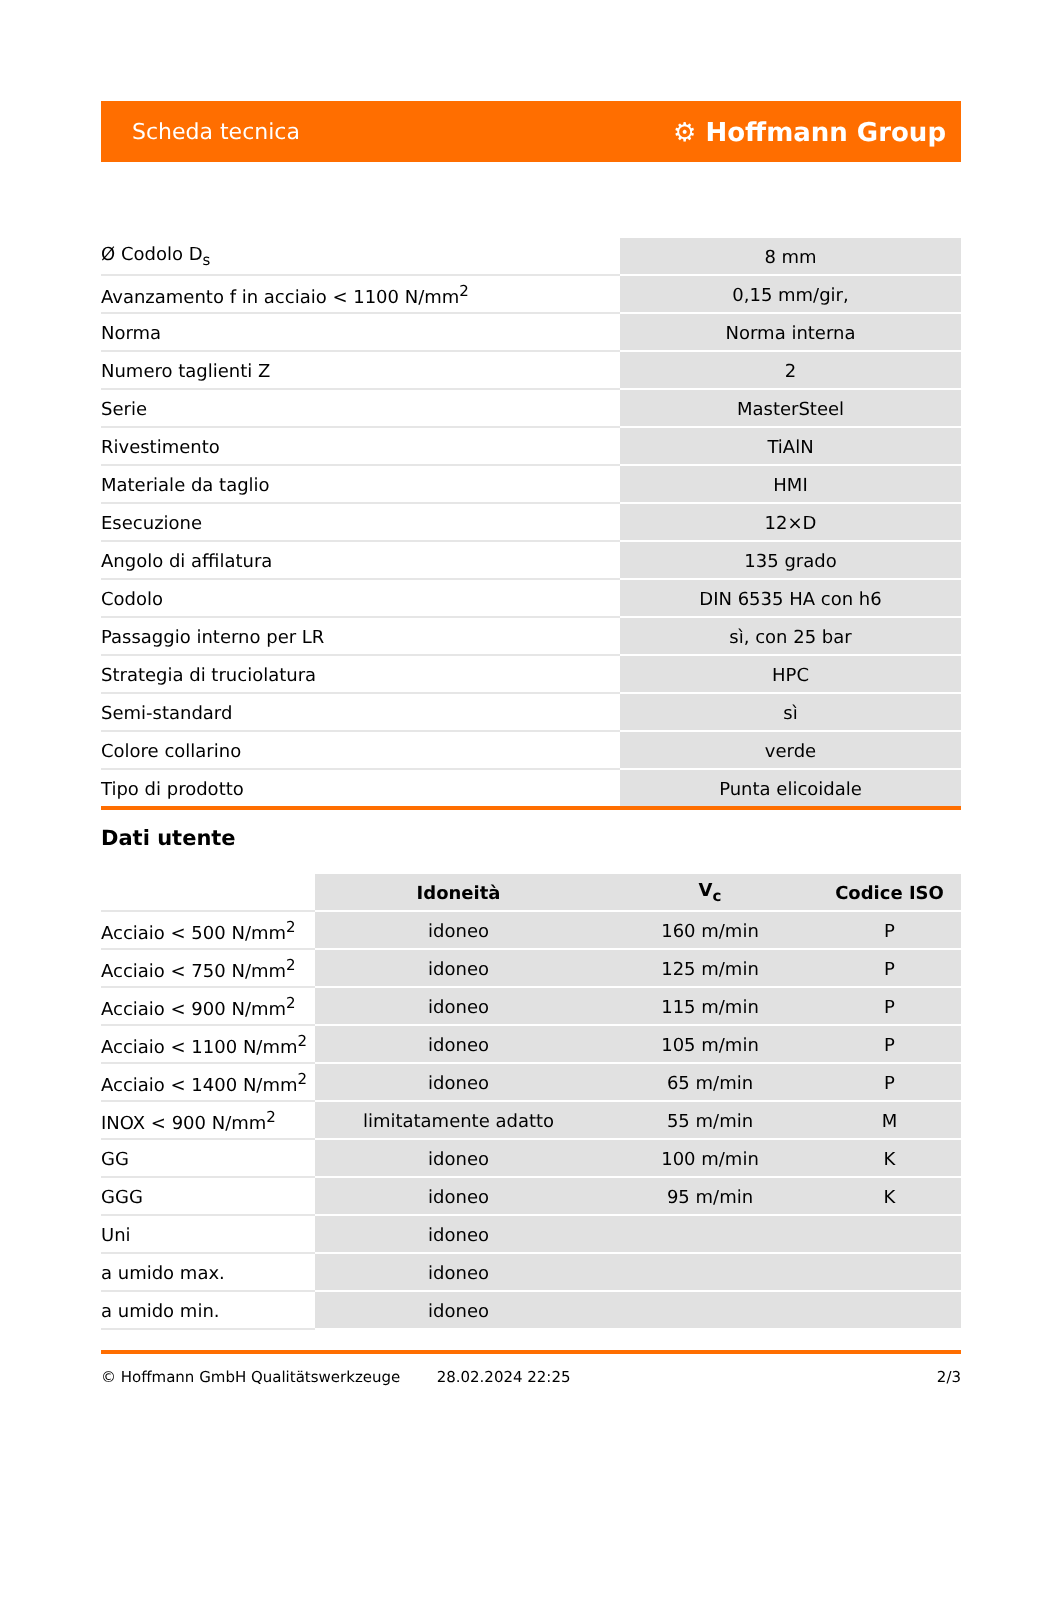Scheda tecnica ⚙ Hoffmann Group
| Ø Codolo D<sub>s</sub> | 8 mm |
| Avanzamento f in acciaio < 1100 N/mm<sup>2</sup> | 0,15 mm/gir, |
| Norma | Norma interna |
| Numero taglienti Z | 2 |
| Serie | MasterSteel |
| Rivestimento | TiAlN |
| Materiale da taglio | HMI |
| Esecuzione | 12×D |
| Angolo di affilatura | 135 grado |
| Codolo | DIN 6535 HA con h6 |
| Passaggio interno per LR | sì, con 25 bar |
| Strategia di truciolatura | HPC |
| Semi-standard | sì |
| Colore collarino | verde |
| Tipo di prodotto | Punta elicoidale |
Dati utente
| | Idoneità | V<sub>c</sub> | Codice ISO |
| --- | --- | --- | --- |
| Acciaio < 500 N/mm<sup>2</sup> | idoneo | 160 m/min | P |
| Acciaio < 750 N/mm<sup>2</sup> | idoneo | 125 m/min | P |
| Acciaio < 900 N/mm<sup>2</sup> | idoneo | 115 m/min | P |
| Acciaio < 1100 N/mm<sup>2</sup> | idoneo | 105 m/min | P |
| Acciaio < 1400 N/mm<sup>2</sup> | idoneo | 65 m/min | P |
| INOX < 900 N/mm<sup>2</sup> | limitatamente adatto | 55 m/min | M |
| GG | idoneo | 100 m/min | K |
| GGG | idoneo | 95 m/min | K |
| Uni | idoneo | | |
| a umido max. | idoneo | | |
| a umido min. | idoneo | | |
© Hoffmann GmbH Qualitätswerkzeuge 28.02.2024 22:25 2/3